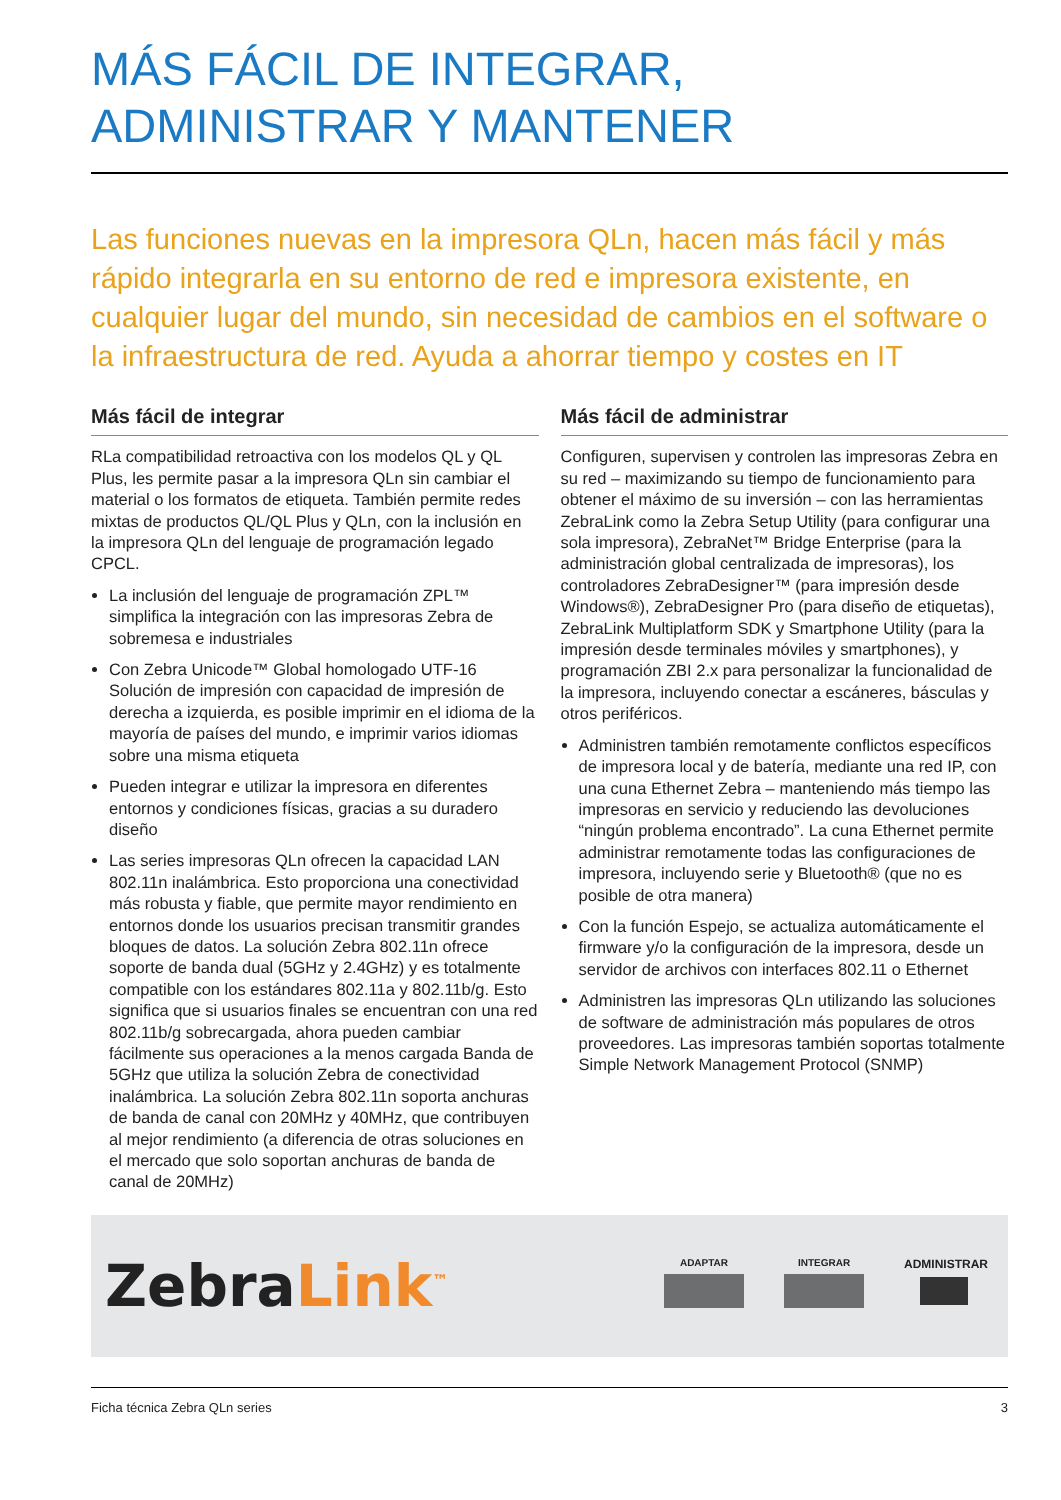MÁS FÁCIL DE INTEGRAR,
ADMINISTRAR Y MANTENER
Las funciones nuevas en la impresora QLn, hacen más fácil y más rápido integrarla en su entorno de red e impresora existente, en cualquier lugar del mundo, sin necesidad de cambios en el software o la infraestructura de red. Ayuda a ahorrar tiempo y costes en IT
Más fácil de integrar
RLa compatibilidad retroactiva con los modelos QL y QL Plus, les permite pasar a la impresora QLn sin cambiar el material o los formatos de etiqueta. También permite redes mixtas de productos QL/QL Plus y QLn, con la inclusión en la impresora QLn del lenguaje de programación legado CPCL.
La inclusión del lenguaje de programación ZPL™ simplifica la integración con las impresoras Zebra de sobremesa e industriales
Con Zebra Unicode™ Global homologado UTF-16 Solución de impresión con capacidad de impresión de derecha a izquierda, es posible imprimir en el idioma de la mayoría de países del mundo, e imprimir varios idiomas sobre una misma etiqueta
Pueden integrar e utilizar la impresora en diferentes entornos y condiciones físicas, gracias a su duradero diseño
Las series impresoras QLn ofrecen la capacidad LAN 802.11n inalámbrica. Esto proporciona una conectividad más robusta y fiable, que permite mayor rendimiento en entornos donde los usuarios precisan transmitir grandes bloques de datos. La solución Zebra 802.11n ofrece soporte de banda dual (5GHz y 2.4GHz) y es totalmente compatible con los estándares 802.11a y 802.11b/g. Esto significa que si usuarios finales se encuentran con una red 802.11b/g sobrecargada, ahora pueden cambiar fácilmente sus operaciones a la menos cargada Banda de 5GHz que utiliza la solución Zebra de conectividad inalámbrica. La solución Zebra 802.11n soporta anchuras de banda de canal con 20MHz y 40MHz, que contribuyen al mejor rendimiento (a diferencia de otras soluciones en el mercado que solo soportan anchuras de banda de canal de 20MHz)
Más fácil de administrar
Configuren, supervisen y controlen las impresoras Zebra en su red – maximizando su tiempo de funcionamiento para obtener el máximo de su inversión – con las herramientas ZebraLink como la Zebra Setup Utility (para configurar una sola impresora), ZebraNet™ Bridge Enterprise (para la administración global centralizada de impresoras), los controladores ZebraDesigner™ (para impresión desde Windows®), ZebraDesigner Pro (para diseño de etiquetas), ZebraLink Multiplatform SDK y Smartphone Utility (para la impresión desde terminales móviles y smartphones), y programación ZBI 2.x para personalizar la funcionalidad de la impresora, incluyendo conectar a escáneres, básculas y otros periféricos.
Administren también remotamente conflictos específicos de impresora local y de batería, mediante una red IP, con una cuna Ethernet Zebra – manteniendo más tiempo las impresoras en servicio y reduciendo las devoluciones “ningún problema encontrado”. La cuna Ethernet permite administrar remotamente todas las configuraciones de impresora, incluyendo serie y Bluetooth® (que no es posible de otra manera)
Con la función Espejo, se actualiza automáticamente el firmware y/o la configuración de la impresora, desde un servidor de archivos con interfaces 802.11 o Ethernet
Administren las impresoras QLn utilizando las soluciones de software de administración más populares de otros proveedores. Las impresoras también soportas totalmente Simple Network Management Protocol (SNMP)
ZebraLink<sup>™</sup>
ADAPTAR INTEGRAR
ADMINISTRAR
Ficha técnica Zebra QLn series 3